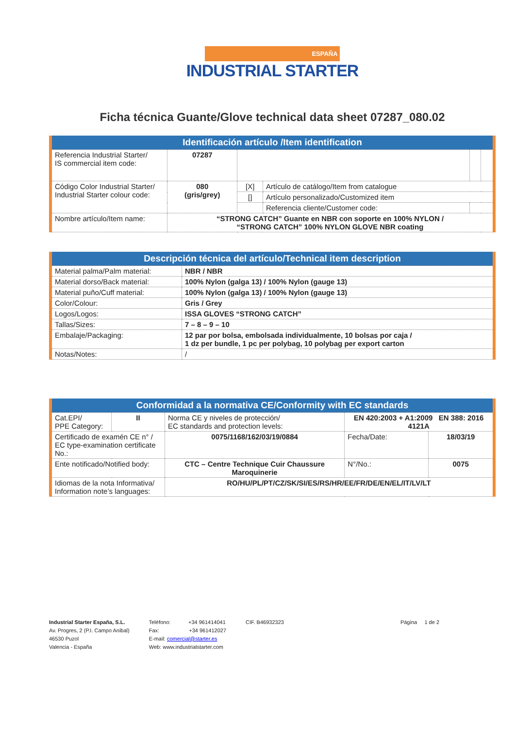ESPAÑA
INDUSTRIAL STARTER
Ficha técnica Guante/Glove technical data sheet 07287_080.02
| Identificación artículo /Item identification | | | | | |
| --- | --- | --- | --- | --- | --- |
| Referencia Industrial Starter/ IS commercial item code: | 07287 | | | | |
| Código Color Industrial Starter/ Industrial Starter colour code: | 080 (gris/grey) | [X] | Artículo de catálogo/Item from catalogue | | |
| | | [] | Artículo personalizado/Customized item | | |
| | | | Referencia cliente/Customer code: | | |
| Nombre artículo/Item name: | “STRONG CATCH” Guante en NBR con soporte en 100% NYLON / “STRONG CATCH” 100% NYLON GLOVE NBR coating | | | | |
| Descripción técnica del artículo/Technical item description | |
| --- | --- |
| Material palma/Palm material: | NBR / NBR |
| Material dorso/Back material: | 100% Nylon (galga 13) / 100% Nylon (gauge 13) |
| Material puño/Cuff material: | 100% Nylon (galga 13) / 100% Nylon (gauge 13) |
| Color/Colour: | Gris / Grey |
| Logos/Logos: | ISSA GLOVES “STRONG CATCH” |
| Tallas/Sizes: | 7 – 8 – 9 – 10 |
| Embalaje/Packaging: | 12 par por bolsa, embolsada individualmente, 10 bolsas por caja / 1 dz per bundle, 1 pc per polybag, 10 polybag per export carton |
| Notas/Notes: | / |
| Conformidad a la normativa CE/Conformity with EC standards | | | | |
| --- | --- | --- | --- | --- |
| Cat.EPI/ PPE Category: | II | Norma CE y niveles de protección/ EC standards and protection levels: | EN 420:2003 + A1:2009 EN 388: 2016 4121A | |
| Certificado de examén CE n° / EC type-examination certificate No.: | | 0075/1168/162/03/19/0884 | Fecha/Date: | 18/03/19 |
| Ente notificado/Notified body: | | CTC – Centre Technique Cuir Chaussure Maroquinerie | N°/No.: | 0075 |
| Idiomas de la nota Informativa/ Information note’s languages: | | RO/HU/PL/PT/CZ/SK/SI/ES/RS/HR/EE/FR/DE/EN/EL/IT/LV/LT | | |
Industrial Starter España, S.L.
Av. Progres, 2 (P.I. Campo Anibal)
46530 Puzol
Valencia - España
Teléfono: +34 961414041
Fax: +34 961412027
E-mail: comercial@starter.es
Web: www.industrialstarter.com
CIF. B46932323 Página 1 de 2